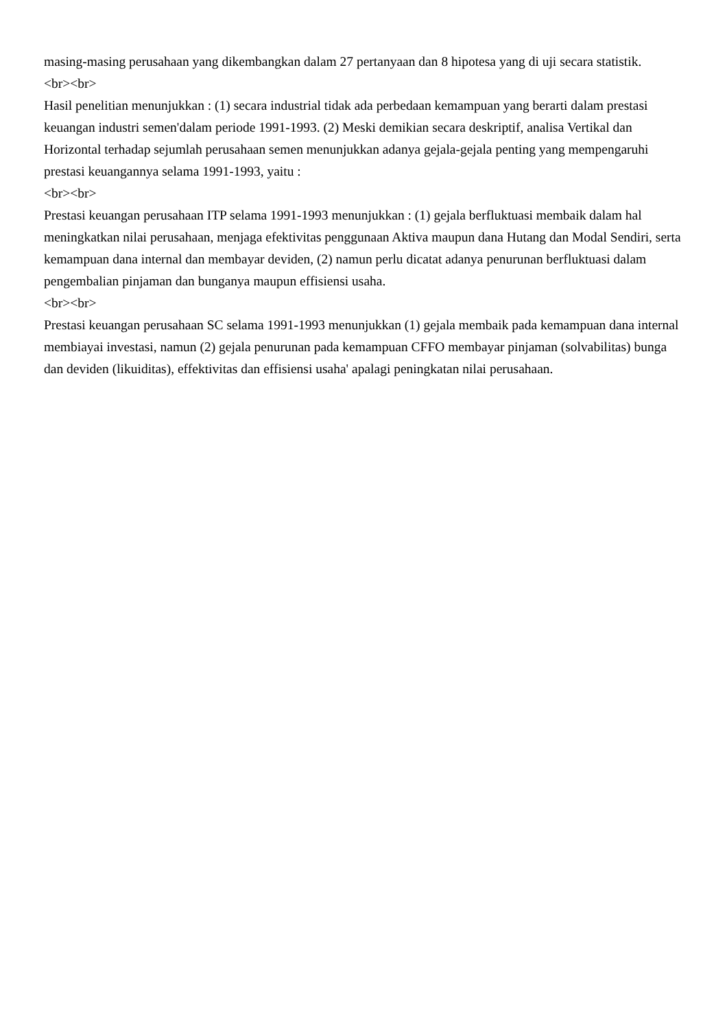masing-masing perusahaan yang dikembangkan dalam 27 pertanyaan dan 8 hipotesa yang di uji secara statistik.
<br><br>
Hasil penelitian menunjukkan : (1) secara industrial tidak ada perbedaan kemampuan yang berarti dalam prestasi keuangan industri semen'dalam periode 1991-1993. (2) Meski demikian secara deskriptif, analisa Vertikal dan Horizontal terhadap sejumlah perusahaan semen menunjukkan adanya gejala-gejala penting yang mempengaruhi prestasi keuangannya selama 1991-1993, yaitu :
<br><br>
Prestasi keuangan perusahaan ITP selama 1991-1993 menunjukkan : (1) gejala berfluktuasi membaik dalam hal meningkatkan nilai perusahaan, menjaga efektivitas penggunaan Aktiva maupun dana Hutang dan Modal Sendiri, serta kemampuan dana internal dan membayar deviden, (2) namun perlu dicatat adanya penurunan berfluktuasi dalam pengembalian pinjaman dan bunganya maupun effisiensi usaha.
<br><br>
Prestasi keuangan perusahaan SC selama 1991-1993 menunjukkan (1) gejala membaik pada kemampuan dana internal membiayai investasi, namun (2) gejala penurunan pada kemampuan CFFO membayar pinjaman (solvabilitas) bunga dan deviden (likuiditas), effektivitas dan effisiensi usaha' apalagi peningkatan nilai perusahaan.